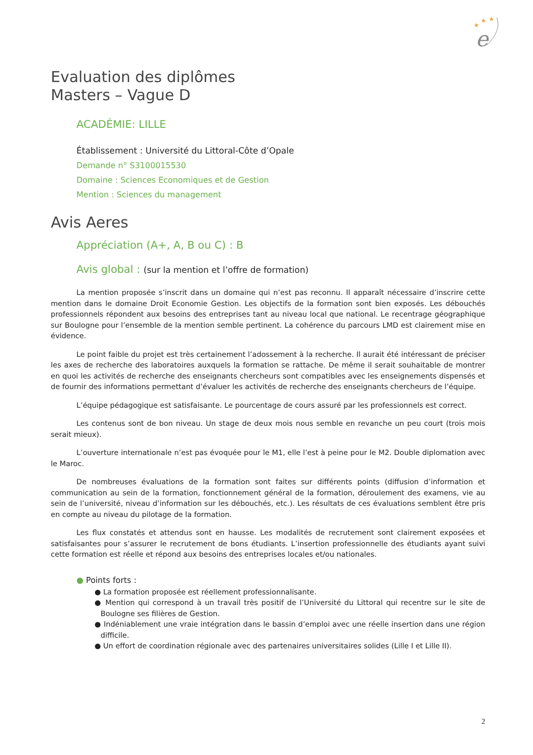★
★
★
e
Evaluation des diplômes
Masters – Vague D
ACADÉMIE: LILLE
Établissement : Université du Littoral-Côte d’Opale
Demande n° S3100015530
Domaine : Sciences Economiques et de Gestion
Mention : Sciences du management
Avis Aeres
Appréciation (A+, A, B ou C) : B
Avis global : (sur la mention et l’offre de formation)
La mention proposée s’inscrit dans un domaine qui n’est pas reconnu. Il apparaît nécessaire d’inscrire cette mention dans le domaine Droit Economie Gestion. Les objectifs de la formation sont bien exposés. Les débouchés professionnels répondent aux besoins des entreprises tant au niveau local que national. Le recentrage géographique sur Boulogne pour l’ensemble de la mention semble pertinent. La cohérence du parcours LMD est clairement mise en évidence.
Le point faible du projet est très certainement l’adossement à la recherche. Il aurait été intéressant de préciser les axes de recherche des laboratoires auxquels la formation se rattache. De même il serait souhaitable de montrer en quoi les activités de recherche des enseignants chercheurs sont compatibles avec les enseignements dispensés et de fournir des informations permettant d’évaluer les activités de recherche des enseignants chercheurs de l’équipe.
L’équipe pédagogique est satisfaisante. Le pourcentage de cours assuré par les professionnels est correct.
Les contenus sont de bon niveau. Un stage de deux mois nous semble en revanche un peu court (trois mois serait mieux).
L’ouverture internationale n’est pas évoquée pour le M1, elle l’est à peine pour le M2. Double diplomation avec le Maroc.
De nombreuses évaluations de la formation sont faites sur différents points (diffusion d’information et communication au sein de la formation, fonctionnement général de la formation, déroulement des examens, vie au sein de l’université, niveau d’information sur les débouchés, etc.). Les résultats de ces évaluations semblent être pris en compte au niveau du pilotage de la formation.
Les flux constatés et attendus sont en hausse. Les modalités de recrutement sont clairement exposées et satisfaisantes pour s’assurer le recrutement de bons étudiants. L’insertion professionnelle des étudiants ayant suivi cette formation est réelle et répond aux besoins des entreprises locales et/ou nationales.
● Points forts :
● La formation proposée est réellement professionnalisante.
● Mention qui correspond à un travail très positif de l’Université du Littoral qui recentre sur le site de Boulogne ses filières de Gestion.
● Indéniablement une vraie intégration dans le bassin d’emploi avec une réelle insertion dans une région difficile.
● Un effort de coordination régionale avec des partenaires universitaires solides (Lille I et Lille II).
2